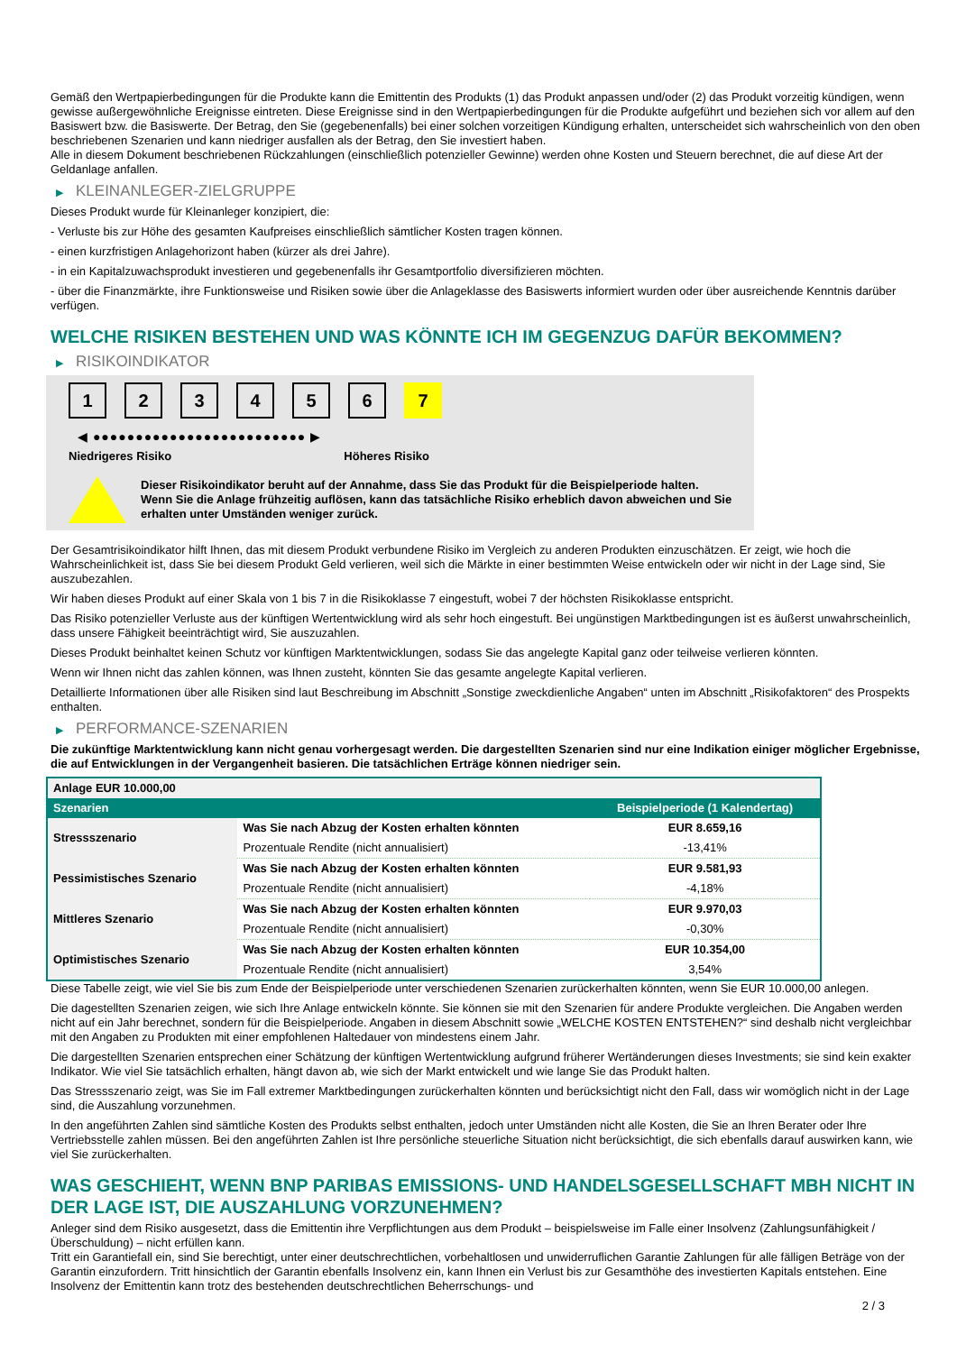Gemäß den Wertpapierbedingungen für die Produkte kann die Emittentin des Produkts (1) das Produkt anpassen und/oder (2) das Produkt vorzeitig kündigen, wenn gewisse außergewöhnliche Ereignisse eintreten. Diese Ereignisse sind in den Wertpapierbedingungen für die Produkte aufgeführt und beziehen sich vor allem auf den Basiswert bzw. die Basiswerte. Der Betrag, den Sie (gegebenenfalls) bei einer solchen vorzeitigen Kündigung erhalten, unterscheidet sich wahrscheinlich von den oben beschriebenen Szenarien und kann niedriger ausfallen als der Betrag, den Sie investiert haben.
Alle in diesem Dokument beschriebenen Rückzahlungen (einschließlich potenzieller Gewinne) werden ohne Kosten und Steuern berechnet, die auf diese Art der Geldanlage anfallen.
▶ KLEINANLEGER-ZIELGRUPPE
Dieses Produkt wurde für Kleinanleger konzipiert, die:
- Verluste bis zur Höhe des gesamten Kaufpreises einschließlich sämtlicher Kosten tragen können.
- einen kurzfristigen Anlagehorizont haben (kürzer als drei Jahre).
- in ein Kapitalzuwachsprodukt investieren und gegebenenfalls ihr Gesamtportfolio diversifizieren möchten.
- über die Finanzmärkte, ihre Funktionsweise und Risiken sowie über die Anlageklasse des Basiswerts informiert wurden oder über ausreichende Kenntnis darüber verfügen.
WELCHE RISIKEN BESTEHEN UND WAS KÖNNTE ICH IM GEGENZUG DAFÜR BEKOMMEN?
▶ RISIKOINDIKATOR
1 2 3 4 5 6 7
◀ ●●●●●●●●●●●●●●●●●●●●●●●●● ▶
Niedrigeres Risiko Höheres Risiko
Dieser Risikoindikator beruht auf der Annahme, dass Sie das Produkt für die Beispielperiode halten.
Wenn Sie die Anlage frühzeitig auflösen, kann das tatsächliche Risiko erheblich davon abweichen und Sie erhalten unter Umständen weniger zurück.
Der Gesamtrisikoindikator hilft Ihnen, das mit diesem Produkt verbundene Risiko im Vergleich zu anderen Produkten einzuschätzen. Er zeigt, wie hoch die Wahrscheinlichkeit ist, dass Sie bei diesem Produkt Geld verlieren, weil sich die Märkte in einer bestimmten Weise entwickeln oder wir nicht in der Lage sind, Sie auszubezahlen.
Wir haben dieses Produkt auf einer Skala von 1 bis 7 in die Risikoklasse 7 eingestuft, wobei 7 der höchsten Risikoklasse entspricht.
Das Risiko potenzieller Verluste aus der künftigen Wertentwicklung wird als sehr hoch eingestuft. Bei ungünstigen Marktbedingungen ist es äußerst unwahrscheinlich, dass unsere Fähigkeit beeinträchtigt wird, Sie auszuzahlen.
Dieses Produkt beinhaltet keinen Schutz vor künftigen Marktentwicklungen, sodass Sie das angelegte Kapital ganz oder teilweise verlieren könnten.
Wenn wir Ihnen nicht das zahlen können, was Ihnen zusteht, könnten Sie das gesamte angelegte Kapital verlieren.
Detaillierte Informationen über alle Risiken sind laut Beschreibung im Abschnitt „Sonstige zweckdienliche Angaben“ unten im Abschnitt „Risikofaktoren“ des Prospekts enthalten.
▶ PERFORMANCE-SZENARIEN
Die zukünftige Marktentwicklung kann nicht genau vorhergesagt werden. Die dargestellten Szenarien sind nur eine Indikation einiger möglicher Ergebnisse, die auf Entwicklungen in der Vergangenheit basieren. Die tatsächlichen Erträge können niedriger sein.
| Anlage EUR 10.000,00 | | |
| Szenarien | | Beispielperiode (1 Kalendertag) |
| Stressszenario | Was Sie nach Abzug der Kosten erhalten könnten | EUR 8.659,16 |
| | Prozentuale Rendite (nicht annualisiert) | -13,41% |
| Pessimistisches Szenario | Was Sie nach Abzug der Kosten erhalten könnten | EUR 9.581,93 |
| | Prozentuale Rendite (nicht annualisiert) | -4,18% |
| Mittleres Szenario | Was Sie nach Abzug der Kosten erhalten könnten | EUR 9.970,03 |
| | Prozentuale Rendite (nicht annualisiert) | -0,30% |
| Optimistisches Szenario | Was Sie nach Abzug der Kosten erhalten könnten | EUR 10.354,00 |
| | Prozentuale Rendite (nicht annualisiert) | 3,54% |
Diese Tabelle zeigt, wie viel Sie bis zum Ende der Beispielperiode unter verschiedenen Szenarien zurückerhalten könnten, wenn Sie EUR 10.000,00 anlegen.
Die dagestellten Szenarien zeigen, wie sich Ihre Anlage entwickeln könnte. Sie können sie mit den Szenarien für andere Produkte vergleichen. Die Angaben werden nicht auf ein Jahr berechnet, sondern für die Beispielperiode. Angaben in diesem Abschnitt sowie „WELCHE KOSTEN ENTSTEHEN?“ sind deshalb nicht vergleichbar mit den Angaben zu Produkten mit einer empfohlenen Haltedauer von mindestens einem Jahr.
Die dargestellten Szenarien entsprechen einer Schätzung der künftigen Wertentwicklung aufgrund früherer Wertänderungen dieses Investments; sie sind kein exakter Indikator. Wie viel Sie tatsächlich erhalten, hängt davon ab, wie sich der Markt entwickelt und wie lange Sie das Produkt halten.
Das Stressszenario zeigt, was Sie im Fall extremer Marktbedingungen zurückerhalten könnten und berücksichtigt nicht den Fall, dass wir womöglich nicht in der Lage sind, die Auszahlung vorzunehmen.
In den angeführten Zahlen sind sämtliche Kosten des Produkts selbst enthalten, jedoch unter Umständen nicht alle Kosten, die Sie an Ihren Berater oder Ihre Vertriebsstelle zahlen müssen. Bei den angeführten Zahlen ist Ihre persönliche steuerliche Situation nicht berücksichtigt, die sich ebenfalls darauf auswirken kann, wie viel Sie zurückerhalten.
WAS GESCHIEHT, WENN BNP PARIBAS EMISSIONS- UND HANDELSGESELLSCHAFT MBH NICHT IN DER LAGE IST, DIE AUSZAHLUNG VORZUNEHMEN?
Anleger sind dem Risiko ausgesetzt, dass die Emittentin ihre Verpflichtungen aus dem Produkt – beispielsweise im Falle einer Insolvenz (Zahlungsunfähigkeit / Überschuldung) – nicht erfüllen kann.
Tritt ein Garantiefall ein, sind Sie berechtigt, unter einer deutschrechtlichen, vorbehaltlosen und unwiderruflichen Garantie Zahlungen für alle fälligen Beträge von der Garantin einzufordern. Tritt hinsichtlich der Garantin ebenfalls Insolvenz ein, kann Ihnen ein Verlust bis zur Gesamthöhe des investierten Kapitals entstehen. Eine Insolvenz der Emittentin kann trotz des bestehenden deutschrechtlichen Beherrschungs- und
2 / 3